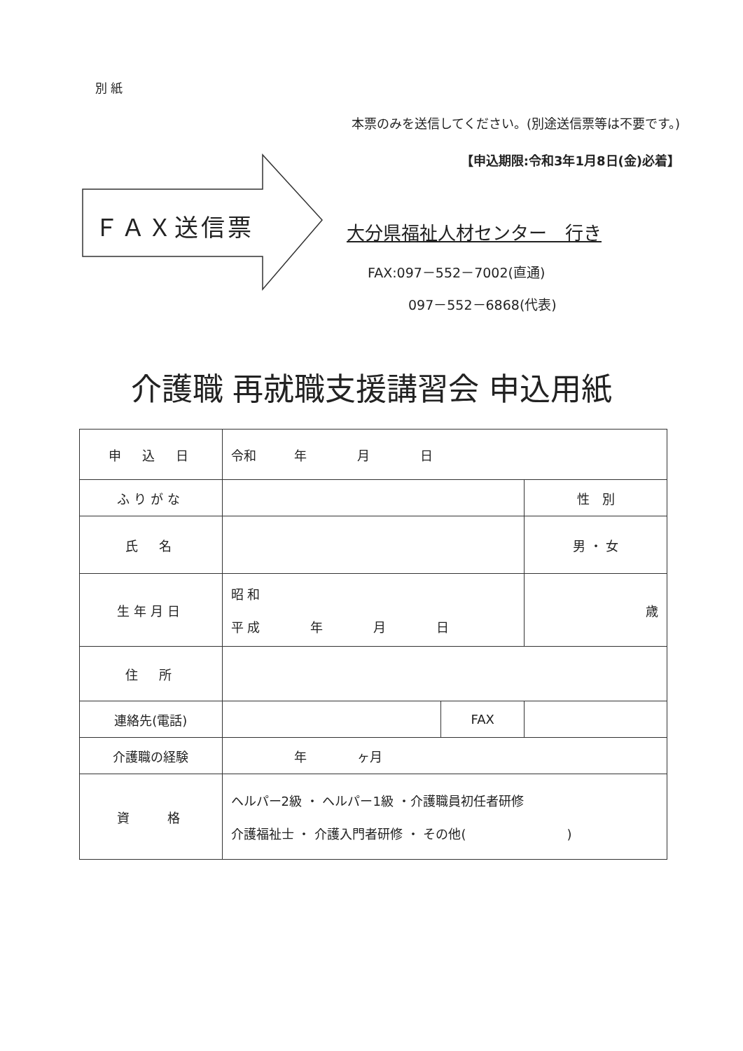別 紙
本票のみを送信してください。(別途送信票等は不要です。)
【申込期限:令和3年1月8日(金)必着】
ＦＡＸ送信票 大分県福祉人材センター　行き
FAX:097－552－7002(直通)
097－552－6868(代表)
介護職 再就職支援講習会 申込用紙
| 申 込 日 | 令和 年 月 日 | | |
| ふりがな | | | 性 別 |
| 氏 名 | | | 男 ・ 女 |
| 生年月日 | 昭 和 平 成 年 月 日 | | 歳 |
| 住 所 | | | |
| 連絡先(電話) | | FAX | |
| 介護職の経験 | 年 ヶ月 | | |
| 資 格 | ヘルパー2級 ・ ヘルパー1級 ・介護職員初任者研修 介護福祉士 ・ 介護入門者研修 ・ その他( ) | | |